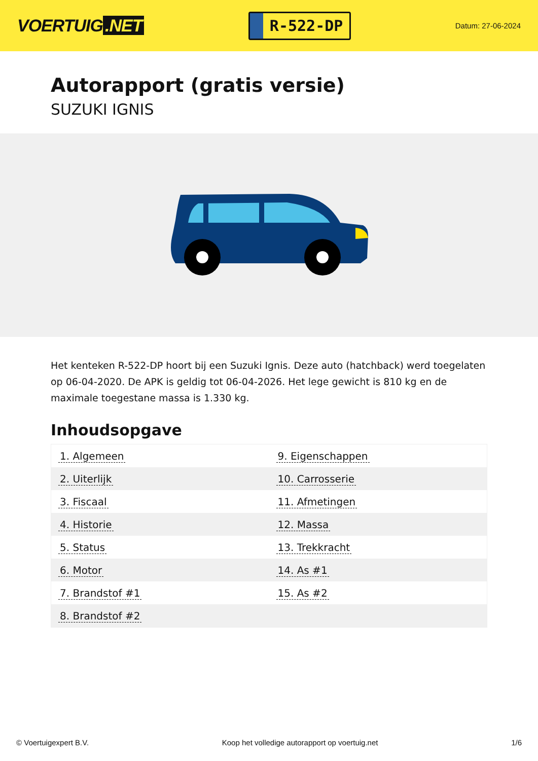VOERTUIG.NET
R-522-DP
Datum: 27-06-2024
Autorapport (gratis versie)
SUZUKI IGNIS
Het kenteken R-522-DP hoort bij een Suzuki Ignis. Deze auto (hatchback) werd toegelaten op 06-04-2020. De APK is geldig tot 06-04-2026. Het lege gewicht is 810 kg en de maximale toegestane massa is 1.330 kg.
Inhoudsopgave
| 1. Algemeen | 9. Eigenschappen |
| 2. Uiterlijk | 10. Carrosserie |
| 3. Fiscaal | 11. Afmetingen |
| 4. Historie | 12. Massa |
| 5. Status | 13. Trekkracht |
| 6. Motor | 14. As #1 |
| 7. Brandstof #1 | 15. As #2 |
| 8. Brandstof #2 | |
© Voertuigexpert B.V. Koop het volledige autorapport op voertuig.net 1/6